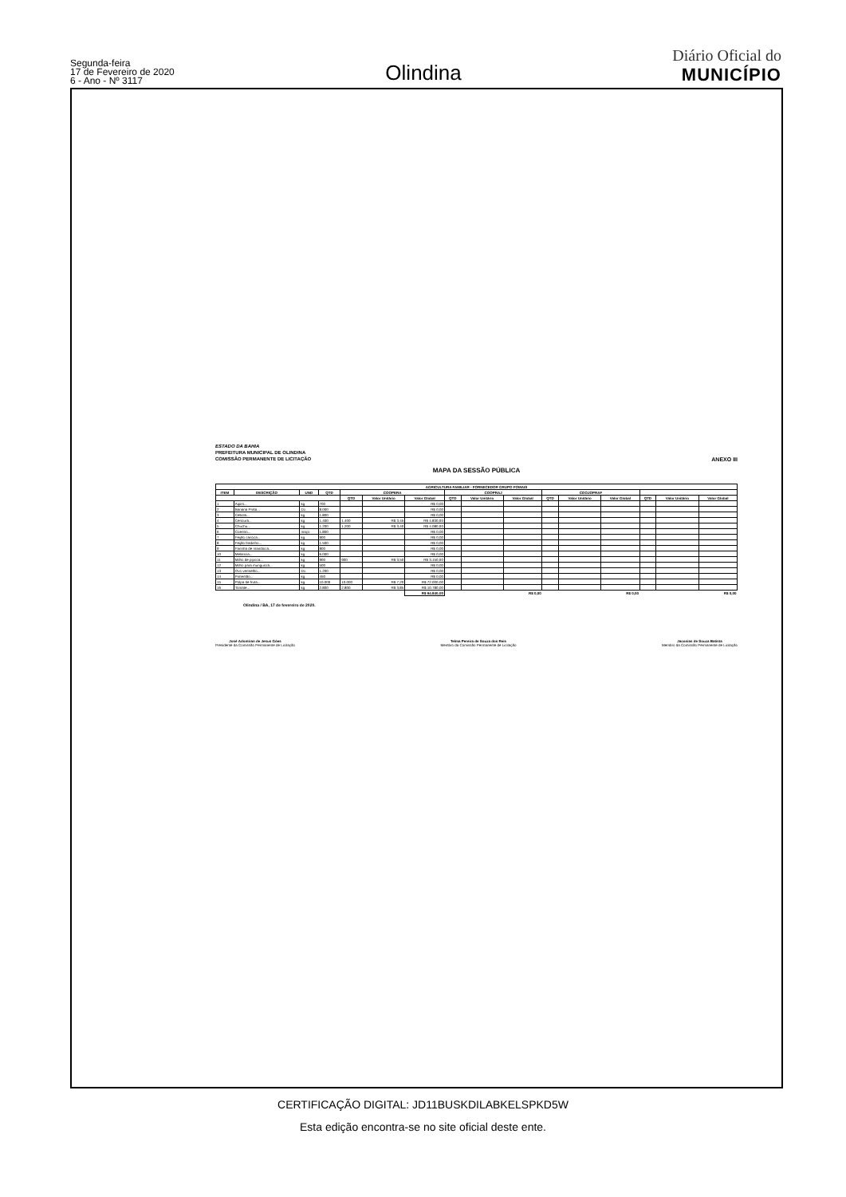Segunda-feira
17 de Fevereiro de 2020
6 - Ano - Nº 3117
Olindina
Diário Oficial do
MUNICÍPIO
ESTADO DA BAHIA
PREFEITURA MUNICIPAL DE OLINDINA
COMISSÃO PERMANENTE DE LICITAÇÃO
ANEXO III
MAPA DA SESSÃO PÚBLICA
| AGRICULTURA FAMILIAR - FORNECEDOR GRUPO FOMAIS | | | | | | | | | | | | | | | |
| --- | --- | --- | --- | --- | --- | --- | --- | --- | --- | --- | --- | --- | --- | --- | --- |
| ITEM | DESCRIÇÃO | UND | QTD | COOPERA | | | COOPRAJ | | | COOJOPRAF | | | | | |
| | | | | QTD | Valor Unitário | Valor Global | QTD | Valor Unitário | Valor Global | QTD | Valor Unitário | Valor Global | QTD | Valor Unitário | Valor Global |
| 1 | Aipim... | kg | 700 | | | R$ 0,00 | | | | | | | | | |
| 2 | Banana Prata... | Dz. | 8.000 | | | R$ 0,00 | | | | | | | | | |
| 3 | Cebola... | kg | 1.800 | | | R$ 0,00 | | | | | | | | | |
| 4 | Cenoura... | kg | 1.400 | 1.400 | R$ 3,45 | R$ 4.830,00 | | | | | | | | | |
| 5 | Chuchu... | kg | 1.200 | 1.200 | R$ 3,40 | R$ 4.080,00 | | | | | | | | | |
| 6 | Coentro... | maço | 1.800 | | | R$ 0,00 | | | | | | | | | |
| 7 | Feijão carioca... | kg | 900 | | | R$ 0,00 | | | | | | | | | |
| 8 | Feijão fradinho... | kg | 1.500 | | | R$ 0,00 | | | | | | | | | |
| 9 | Farinha de mandioca... | kg | 800 | | | R$ 0,00 | | | | | | | | | |
| 10 | Melancia... | kg | 6.000 | | | R$ 0,00 | | | | | | | | | |
| 11 | Milho de pipoca... | kg | 900 | 900 | R$ 3,50 | R$ 3.150,00 | | | | | | | | | |
| 12 | Milho para mungunzá... | kg | 500 | | | R$ 0,00 | | | | | | | | | |
| 13 | Ovo vermelho... | Dz. | 1.200 | | | R$ 0,00 | | | | | | | | | |
| 14 | Pimentão... | kg | 450 | | | R$ 0,00 | | | | | | | | | |
| 15 | Polpa de fruta... | kg | 10.000 | 10.000 | R$ 7,20 | R$ 72.000,00 | | | | | | | | | |
| 16 | Tomate... | kg | 2.800 | 2.800 | R$ 3,85 | R$ 10.780,00 | | | | | | | | | |
| | | | | | | R$ 94.840,00 | R$ 0,00 | | | R$ 0,00 | | | R$ 0,00 | | |
Olindina / BA, 17 de fevereiro de 2020.
José Adomíran de Jesus Góes
Presidente da Comissão Permanente de Licitação
Telma Pereira de Souza dos Reis
Membro da Comissão Permanente de Licitação
Jaconias de Souza Batista
Membro da Comissão Permanente de Licitação
CERTIFICAÇÃO DIGITAL: JD11BUSKDILABKELSPKD5W
Esta edição encontra-se no site oficial deste ente.